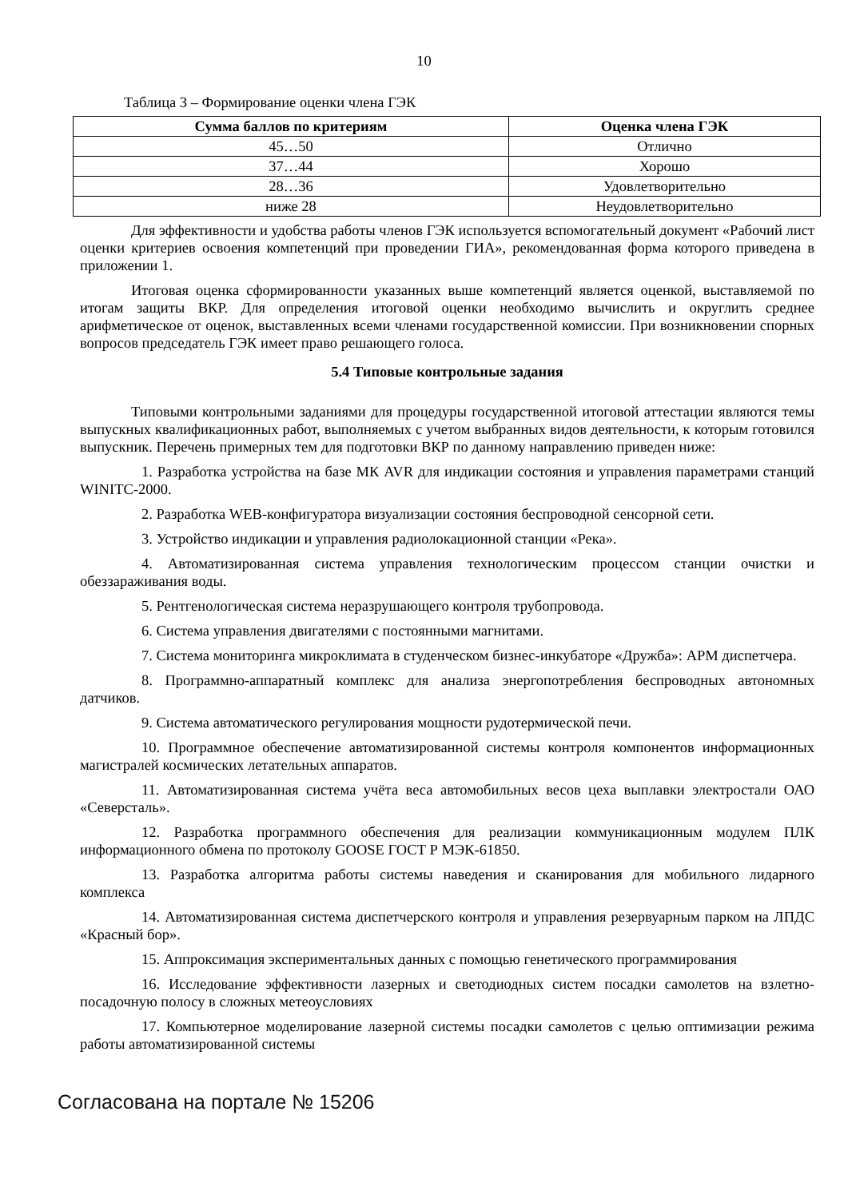10
Таблица 3 – Формирование оценки члена ГЭК
| Сумма баллов по критериям | Оценка члена ГЭК |
| --- | --- |
| 45…50 | Отлично |
| 37…44 | Хорошо |
| 28…36 | Удовлетворительно |
| ниже 28 | Неудовлетворительно |
Для эффективности и удобства работы членов ГЭК используется вспомогательный документ «Рабочий лист оценки критериев освоения компетенций при проведении ГИА», рекомендованная форма которого приведена в приложении 1.
Итоговая оценка сформированности указанных выше компетенций является оценкой, выставляемой по итогам защиты ВКР. Для определения итоговой оценки необходимо вычислить и округлить среднее арифметическое от оценок, выставленных всеми членами государственной комиссии. При возникновении спорных вопросов председатель ГЭК имеет право решающего голоса.
5.4 Типовые контрольные задания
Типовыми контрольными заданиями для процедуры государственной итоговой аттестации являются темы выпускных квалификационных работ, выполняемых с учетом выбранных видов деятельности, к которым готовился выпускник. Перечень примерных тем для подготовки ВКР по данному направлению приведен ниже:
1. Разработка устройства на базе МК AVR для индикации состояния и управления параметрами станций WINITC-2000.
2. Разработка WEB-конфигуратора визуализации состояния беспроводной сенсорной сети.
3. Устройство индикации и управления радиолокационной станции «Река».
4. Автоматизированная система управления технологическим процессом станции очистки и обеззараживания воды.
5. Рентгенологическая система неразрушающего контроля трубопровода.
6. Система управления двигателями с постоянными магнитами.
7. Система мониторинга микроклимата в студенческом бизнес-инкубаторе «Дружба»: АРМ диспетчера.
8. Программно-аппаратный комплекс для анализа энергопотребления беспроводных автономных датчиков.
9. Система автоматического регулирования мощности рудотермической печи.
10. Программное обеспечение автоматизированной системы контроля компонентов информационных магистралей космических летательных аппаратов.
11. Автоматизированная система учёта веса автомобильных весов цеха выплавки электростали ОАО «Северсталь».
12. Разработка программного обеспечения для реализации коммуникационным модулем ПЛК информационного обмена по протоколу GOOSE ГОСТ Р МЭК-61850.
13. Разработка алгоритма работы системы наведения и сканирования для мобильного лидарного комплекса
14. Автоматизированная система диспетчерского контроля и управления резервуарным парком на ЛПДС «Красный бор».
15. Аппроксимация экспериментальных данных с помощью генетического программирования
16. Исследование эффективности лазерных и светодиодных систем посадки самолетов на взлетно-посадочную полосу в сложных метеоусловиях
17. Компьютерное моделирование лазерной системы посадки самолетов с целью оптимизации режима работы автоматизированной системы
Согласована на портале № 15206